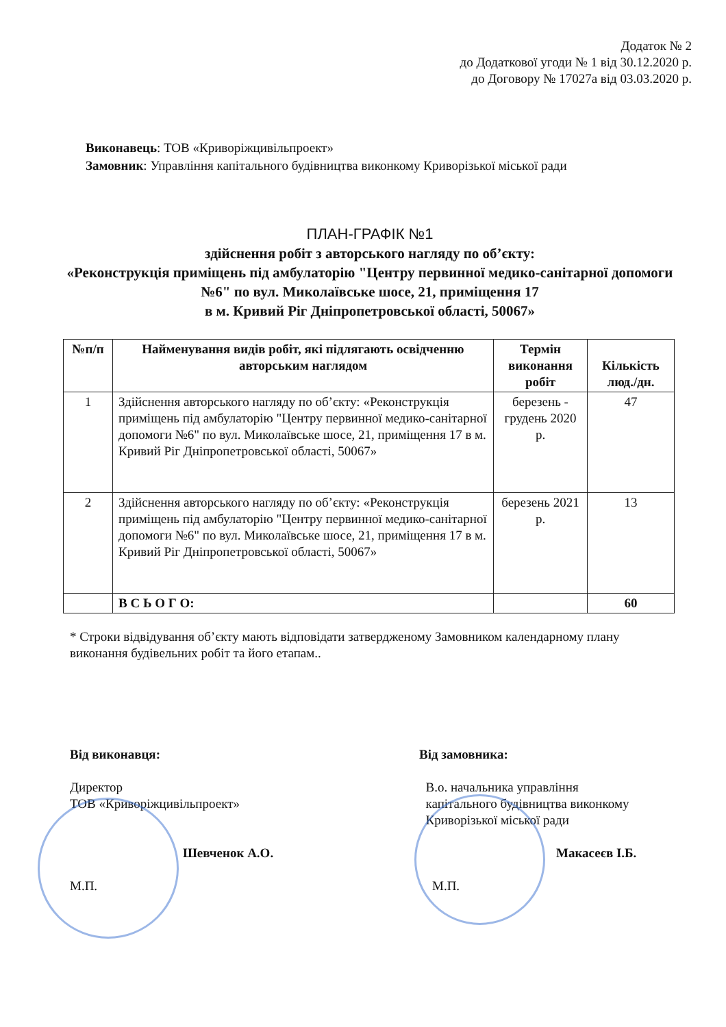Додаток № 2
до Додаткової угоди № 1 від 30.12.2020 р.
до Договору № 17027а від 03.03.2020 р.
Виконавець: ТОВ «Криворіжцивільпроект»
Замовник: Управління капітального будівництва виконкому Криворізької міської ради
ПЛАН-ГРАФІК №1
здійснення робіт з авторського нагляду по об’єкту:
«Реконструкція приміщень під амбулаторію "Центру первинної медико-санітарної допомоги №6" по вул. Миколаївське шосе, 21, приміщення 17
в м. Кривий Ріг Дніпропетровської області, 50067»
| №п/п | Найменування видів робіт, які підлягають освідченню авторським наглядом | Термін виконання робіт | Кількість люд./дн. |
| --- | --- | --- | --- |
| 1 | Здійснення авторського нагляду по об’єкту: «Реконструкція приміщень під амбулаторію "Центру первинної медико-санітарної допомоги №6" по вул. Миколаївське шосе, 21, приміщення 17 в м. Кривий Ріг Дніпропетровської області, 50067» | березень - грудень 2020 р. | 47 |
| 2 | Здійснення авторського нагляду по об’єкту: «Реконструкція приміщень під амбулаторію "Центру первинної медико-санітарної допомоги №6" по вул. Миколаївське шосе, 21, приміщення 17 в м. Кривий Ріг Дніпропетровської області, 50067» | березень 2021 р. | 13 |
| | В С Ь О Г О: | | 60 |
* Строки відвідування об’єкту мають відповідати затвердженому Замовником календарному плану виконання будівельних робіт та його етапам..
Від виконавця:
Директор
ТОВ «Криворіжцивільпроект»
Шевченок А.О.
М.П.
Від замовника:
В.о. начальника управління
капітального будівництва виконкому
Криворізької міської ради
Макасеєв І.Б.
М.П.